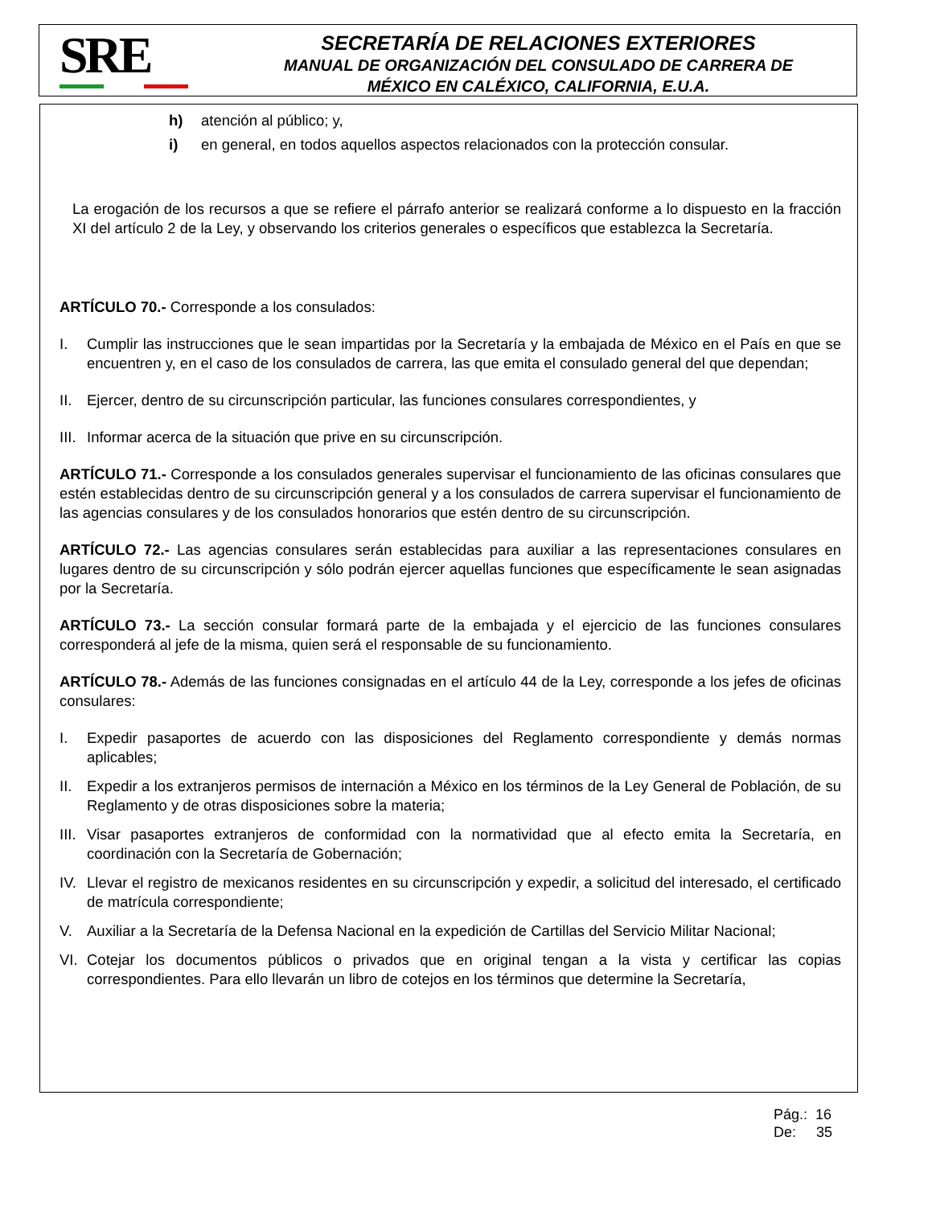SRE
SECRETARÍA DE RELACIONES EXTERIORES
MANUAL DE ORGANIZACIÓN DEL CONSULADO DE CARRERA DE
MÉXICO EN CALÉXICO, CALIFORNIA, E.U.A.
h) atención al público; y,
i) en general, en todos aquellos aspectos relacionados con la protección consular.
La erogación de los recursos a que se refiere el párrafo anterior se realizará conforme a lo dispuesto en la fracción XI del artículo 2 de la Ley, y observando los criterios generales o específicos que establezca la Secretaría.
ARTÍCULO 70.- Corresponde a los consulados:
I. Cumplir las instrucciones que le sean impartidas por la Secretaría y la embajada de México en el País en que se encuentren y, en el caso de los consulados de carrera, las que emita el consulado general del que dependan;
II. Ejercer, dentro de su circunscripción particular, las funciones consulares correspondientes, y
III. Informar acerca de la situación que prive en su circunscripción.
ARTÍCULO 71.- Corresponde a los consulados generales supervisar el funcionamiento de las oficinas consulares que estén establecidas dentro de su circunscripción general y a los consulados de carrera supervisar el funcionamiento de las agencias consulares y de los consulados honorarios que estén dentro de su circunscripción.
ARTÍCULO 72.- Las agencias consulares serán establecidas para auxiliar a las representaciones consulares en lugares dentro de su circunscripción y sólo podrán ejercer aquellas funciones que específicamente le sean asignadas por la Secretaría.
ARTÍCULO 73.- La sección consular formará parte de la embajada y el ejercicio de las funciones consulares corresponderá al jefe de la misma, quien será el responsable de su funcionamiento.
ARTÍCULO 78.- Además de las funciones consignadas en el artículo 44 de la Ley, corresponde a los jefes de oficinas consulares:
I. Expedir pasaportes de acuerdo con las disposiciones del Reglamento correspondiente y demás normas aplicables;
II. Expedir a los extranjeros permisos de internación a México en los términos de la Ley General de Población, de su Reglamento y de otras disposiciones sobre la materia;
III. Visar pasaportes extranjeros de conformidad con la normatividad que al efecto emita la Secretaría, en coordinación con la Secretaría de Gobernación;
IV. Llevar el registro de mexicanos residentes en su circunscripción y expedir, a solicitud del interesado, el certificado de matrícula correspondiente;
V. Auxiliar a la Secretaría de la Defensa Nacional en la expedición de Cartillas del Servicio Militar Nacional;
VI. Cotejar los documentos públicos o privados que en original tengan a la vista y certificar las copias correspondientes. Para ello llevarán un libro de cotejos en los términos que determine la Secretaría,
Pág.: 16
De: 35